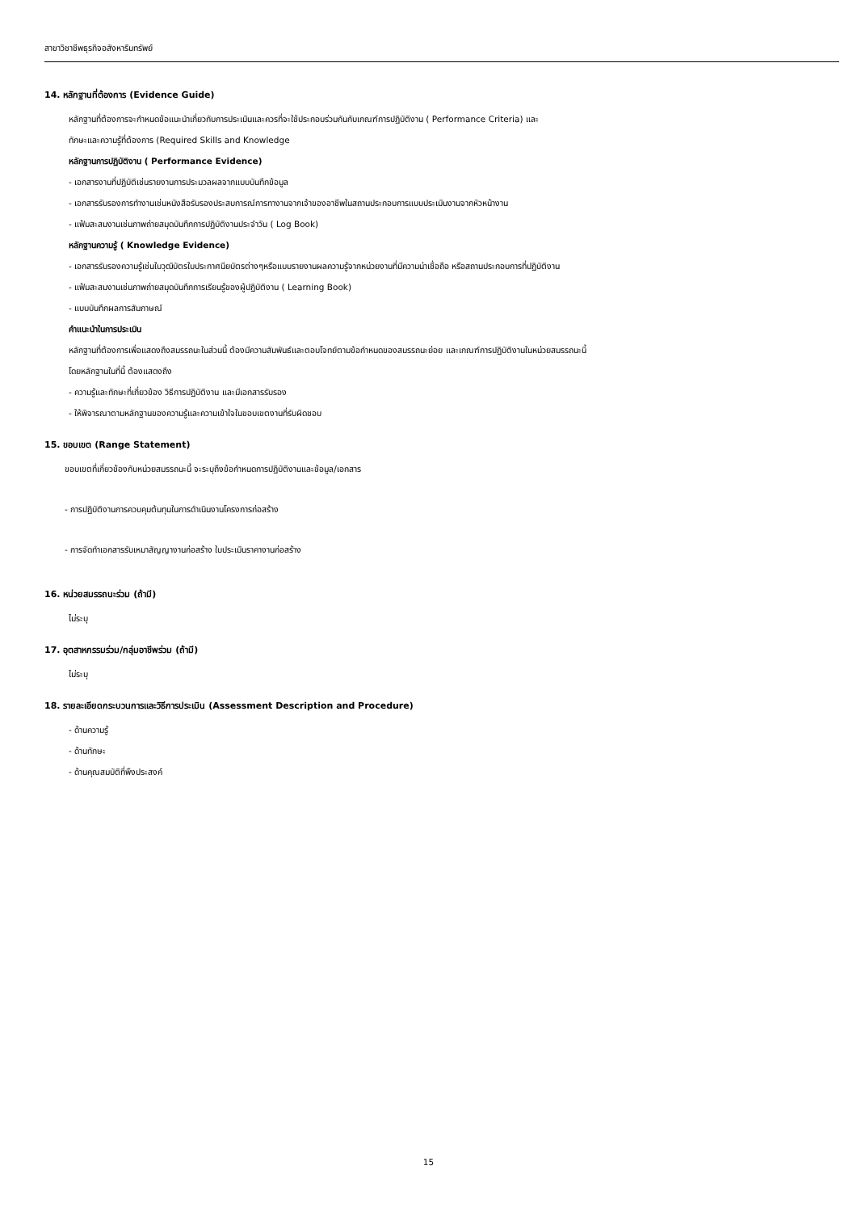สาขาวิชาชีพธุรกิจอสังหาริมทรัพย์
14. หลักฐานที่ต้องการ (Evidence Guide)
หลักฐานที่ต้องการจะกำหนดข้อแนะนำเกี่ยวกับการประเมินและควรที่จะใช้ประกอบร่วมกันกับเกณฑ์การปฏิบัติงาน ( Performance Criteria) และ
ทักษะและความรู้ที่ต้องการ (Required Skills and Knowledge
หลักฐานการปฏิบัติงาน ( Performance Evidence)
- เอกสารงานที่ปฏิบัติเช่นรายงานการประมวลผลจากแบบบันทึกข้อมูล
- เอกสารรับรองการทำงานเช่นหนังสือรับรองประสบการณ์การทางานจากเจ้าของอาชีพในสถานประกอบการแบบประเมินงานจากหัวหน้างาน
- แฟ้มสะสมงานเช่นภาพถ่ายสมุดบันทึกการปฏิบัติงานประจำวัน ( Log Book)
หลักฐานความรู้ ( Knowledge Evidence)
- เอกสารรับรองความรู้เช่นใบวุฒิบัตรใบประกาศนียบัตรต่างๆหรือแบบรายงานผลความรู้จากหน่วยงานที่มีความน่าเชื่อถือ หรือสถานประกอบการที่ปฏิบัติงาน
- แฟ้มสะสมงานเช่นภาพถ่ายสมุดบันทึกการเรียนรู้ของผู้ปฏิบัติงาน ( Learning Book)
- แบบบันทึกผลการสัมภาษณ์
คำแนะนำในการประเมิน
หลักฐานที่ต้องการเพื่อแสดงถึงสมรรถนะในส่วนนี้ ต้องมีความสัมพันธ์และตอบโจทย์ตามข้อกำหนดของสมรรถนะย่อย และเกณฑ์การปฏิบัติงานในหน่วยสมรรถนะนี้
โดยหลักฐานในที่นี้ ต้องแสดงถึง
- ความรู้และทักษะที่เกี่ยวข้อง วิธีการปฏิบัติงาน และมีเอกสารรับรอง
- ให้พิจารณาตามหลักฐานของความรู้และความเข้าใจในขอบเขตงานที่รับผิดชอบ
15. ขอบเขต (Range Statement)
ขอบเขตที่เกี่ยวข้องกับหน่วยสมรรถนะนี้ จะระบุถึงข้อกำหนดการปฏิบัติงานและข้อมูล/เอกสาร
- การปฏิบัติงานการควบคุมต้นทุนในการดำเนินงานโครงการก่อสร้าง
- การจัดทำเอกสารรับเหมาสัญญางานก่อสร้าง ใบประเมินราคางานก่อสร้าง
16. หน่วยสมรรถนะร่วม (ถ้ามี)
ไม่ระบุ
17. อุตสาหกรรมร่วม/กลุ่มอาชีพร่วม (ถ้ามี)
ไม่ระบุ
18. รายละเอียดกระบวนการและวิธีการประเมิน (Assessment Description and Procedure)
- ด้านความรู้
- ด้านทักษะ
- ด้านคุณสมบัติที่พึงประสงค์
15